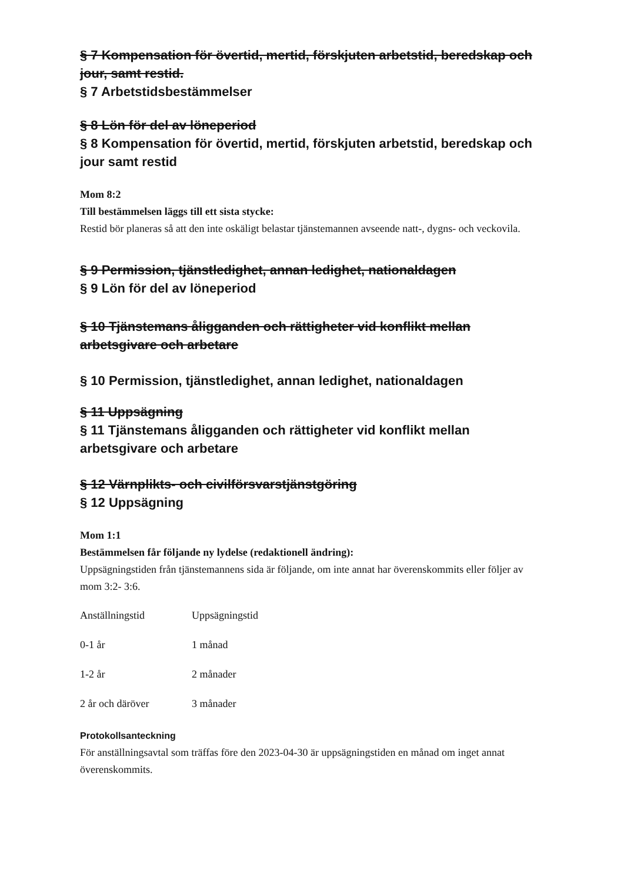§ 7 Kompensation för övertid, mertid, förskjuten arbetstid, beredskap och jour, samt restid.
§ 7 Arbetstidsbestämmelser
§ 8 Lön för del av löneperiod
§ 8 Kompensation för övertid, mertid, förskjuten arbetstid, beredskap och jour samt restid
Mom 8:2
Till bestämmelsen läggs till ett sista stycke:
Restid bör planeras så att den inte oskäligt belastar tjänstemannen avseende natt-, dygns- och veckovila.
§ 9 Permission, tjänstledighet, annan ledighet, nationaldagen
§ 9 Lön för del av löneperiod
§ 10 Tjänstemans åligganden och rättigheter vid konflikt mellan arbetsgivare och arbetare
§ 10 Permission, tjänstledighet, annan ledighet, nationaldagen
§ 11 Uppsägning
§ 11 Tjänstemans åligganden och rättigheter vid konflikt mellan arbetsgivare och arbetare
§ 12 Värnplikts- och civilförsvarstjänstgöring
§ 12 Uppsägning
Mom 1:1
Bestämmelsen får följande ny lydelse (redaktionell ändring):
Uppsägningstiden från tjänstemannens sida är följande, om inte annat har överenskommits eller följer av mom 3:2- 3:6.
| Anställningstid | Uppsägningstid |
| 0-1 år | 1 månad |
| 1-2 år | 2 månader |
| 2 år och däröver | 3 månader |
Protokollsanteckning
För anställningsavtal som träffas före den 2023-04-30 är uppsägningstiden en månad om inget annat överenskommits.